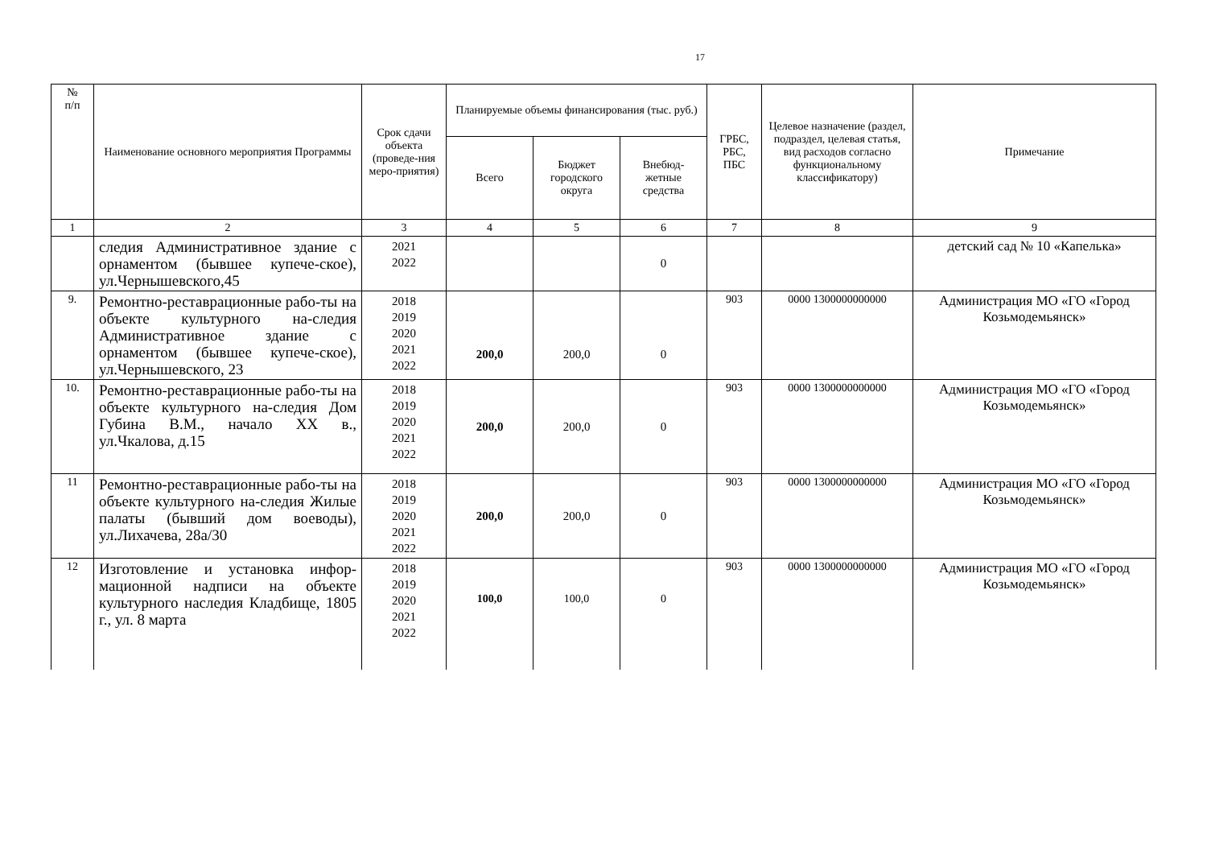17
| № п/п | Наименование основного мероприятия Программы | Срок сдачи объекта (проведе-ния меро-приятия) | Планируемые объемы финансирования (тыс. руб.) | | | ГРБС, РБС, ПБС | Целевое назначение (раздел, подраздел, целевая статья, вид расходов согласно функциональному классификатору) | Примечание |
| --- | --- | --- | --- | --- | --- | --- | --- | --- |
| | | | Всего | Бюджет городского округа | Внебюд-жетные средства | | | |
| 1 | 2 | 3 | 4 | 5 | 6 | 7 | 8 | 9 |
| | следия Административное здание с орнаментом (бывшее купече-ское), ул.Чернышевского,45 | 2021 2022 | | | 0 | | | детский сад № 10 «Капелька» |
| 9. | Ремонтно-реставрационные рабо-ты на объекте культурного на-следия Административное здание с орнаментом (бывшее купече-ское), ул.Чернышевского, 23 | 2018 2019 2020 2021 2022 | 200,0 | 200,0 | 0 | 903 | 0000 1300000000000 | Администрация МО «ГО «Город Козьмодемьянск» |
| 10. | Ремонтно-реставрационные рабо-ты на объекте культурного на-следия Дом Губина В.М., начало XX в., ул.Чкалова, д.15 | 2018 2019 2020 2021 2022 | 200,0 | 200,0 | 0 | 903 | 0000 1300000000000 | Администрация МО «ГО «Город Козьмодемьянск» |
| 11 | Ремонтно-реставрационные рабо-ты на объекте культурного на-следия Жилые палаты (бывший дом воеводы), ул.Лихачева, 28а/30 | 2018 2019 2020 2021 2022 | 200,0 | 200,0 | 0 | 903 | 0000 1300000000000 | Администрация МО «ГО «Город Козьмодемьянск» |
| 12 | Изготовление и установка инфор-мационной надписи на объекте культурного наследия Кладбище, 1805 г., ул. 8 марта | 2018 2019 2020 2021 2022 | 100,0 | 100,0 | 0 | 903 | 0000 1300000000000 | Администрация МО «ГО «Город Козьмодемьянск» |